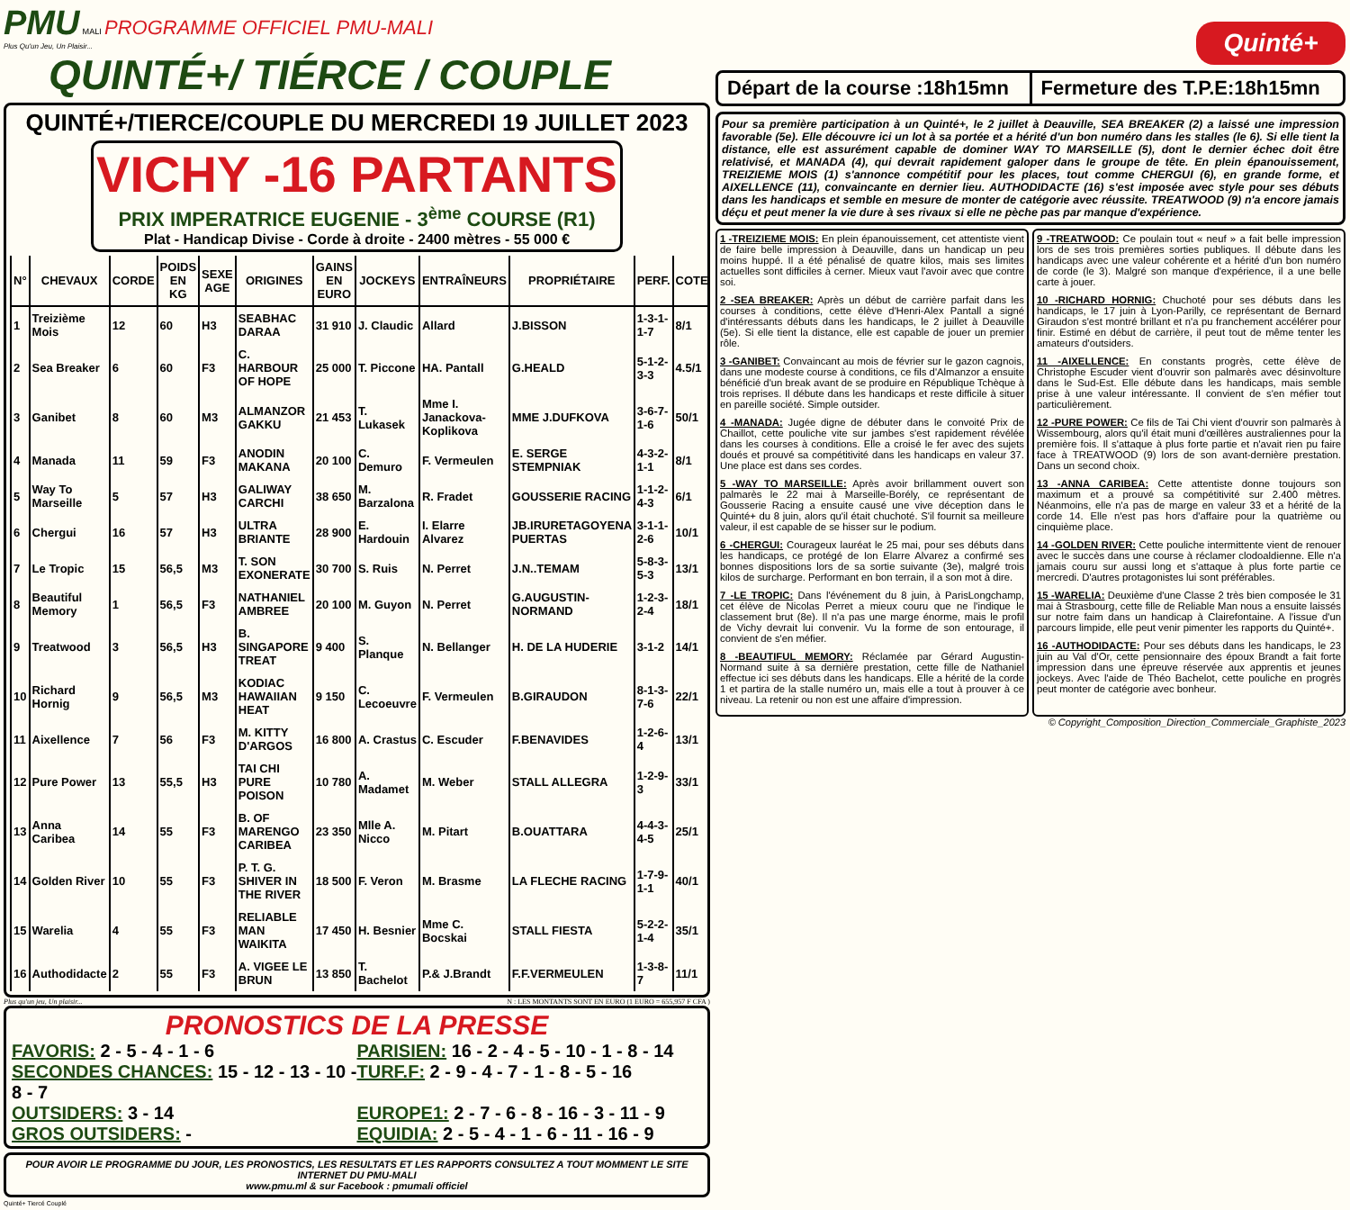PMU MALI PROGRAMME OFFICIEL PMU-MALI
Plus Qu'un Jeu, Un Plaisir...
QUINTÉ+/ TIÉRCE / COUPLE
QUINTÉ+/TIERCE/COUPLE DU MERCREDI 19 JUILLET 2023
VICHY -16 PARTANTS
PRIX IMPERATRICE EUGENIE - 3<sup>ème</sup> COURSE (R1)
Plat - Handicap Divise - Corde à droite - 2400 mètres - 55 000 €
| N° | CHEVAUX | CORDE | POIDS EN KG | SEXE AGE | ORIGINES | GAINS EN EURO | JOCKEYS | ENTRAÎNEURS | PROPRIÉTAIRE | PERF. | COTE |
| --- | --- | --- | --- | --- | --- | --- | --- | --- | --- | --- | --- |
| 1 | Treizième Mois | 12 | 60 | H3 | SEABHAC DARAA | 31 910 | J. Claudic | Allard | J.BISSON | 1-3-1-1-7 | 8/1 |
| 2 | Sea Breaker | 6 | 60 | F3 | C. HARBOUR OF HOPE | 25 000 | T. Piccone | HA. Pantall | G.HEALD | 5-1-2-3-3 | 4.5/1 |
| 3 | Ganibet | 8 | 60 | M3 | ALMANZOR GAKKU | 21 453 | T. Lukasek | Mme I. Janackova-Koplikova | MME J.DUFKOVA | 3-6-7-1-6 | 50/1 |
| 4 | Manada | 11 | 59 | F3 | ANODIN MAKANA | 20 100 | C. Demuro | F. Vermeulen | E. SERGE STEMPNIAK | 4-3-2-1-1 | 8/1 |
| 5 | Way To Marseille | 5 | 57 | H3 | GALIWAY CARCHI | 38 650 | M. Barzalona | R. Fradet | GOUSSERIE RACING | 1-1-2-4-3 | 6/1 |
| 6 | Chergui | 16 | 57 | H3 | ULTRA BRIANTE | 28 900 | E. Hardouin | I. Elarre Alvarez | JB.IRURETAGOYENA PUERTAS | 3-1-1-2-6 | 10/1 |
| 7 | Le Tropic | 15 | 56,5 | M3 | T. SON EXONERATE | 30 700 | S. Ruis | N. Perret | J.N..TEMAM | 5-8-3-5-3 | 13/1 |
| 8 | Beautiful Memory | 1 | 56,5 | F3 | NATHANIEL AMBREE | 20 100 | M. Guyon | N. Perret | G.AUGUSTIN-NORMAND | 1-2-3-2-4 | 18/1 |
| 9 | Treatwood | 3 | 56,5 | H3 | B. SINGAPORE TREAT | 9 400 | S. Planque | N. Bellanger | H. DE LA HUDERIE | 3-1-2 | 14/1 |
| 10 | Richard Hornig | 9 | 56,5 | M3 | KODIAC HAWAIIAN HEAT | 9 150 | C. Lecoeuvre | F. Vermeulen | B.GIRAUDON | 8-1-3-7-6 | 22/1 |
| 11 | Aixellence | 7 | 56 | F3 | M. KITTY D'ARGOS | 16 800 | A. Crastus | C. Escuder | F.BENAVIDES | 1-2-6-4 | 13/1 |
| 12 | Pure Power | 13 | 55,5 | H3 | TAI CHI PURE POISON | 10 780 | A. Madamet | M. Weber | STALL ALLEGRA | 1-2-9-3 | 33/1 |
| 13 | Anna Caribea | 14 | 55 | F3 | B. OF MARENGO CARIBEA | 23 350 | Mlle A. Nicco | M. Pitart | B.OUATTARA | 4-4-3-4-5 | 25/1 |
| 14 | Golden River | 10 | 55 | F3 | P. T. G. SHIVER IN THE RIVER | 18 500 | F. Veron | M. Brasme | LA FLECHE RACING | 1-7-9-1-1 | 40/1 |
| 15 | Warelia | 4 | 55 | F3 | RELIABLE MAN WAIKITA | 17 450 | H. Besnier | Mme C. Bocskai | STALL FIESTA | 5-2-2-1-4 | 35/1 |
| 16 | Authodidacte | 2 | 55 | F3 | A. VIGEE LE BRUN | 13 850 | T. Bachelot | P.& J.Brandt | F.F.VERMEULEN | 1-3-8-7 | 11/1 |
Plus qu'un jeu, Un plaisir... N : LES MONTANTS SONT EN EURO (1 EURO = 655,957 F CFA )
PRONOSTICS DE LA PRESSE
FAVORIS: 2 - 5 - 4 - 1 - 6 PARISIEN: 16 - 2 - 4 - 5 - 10 - 1 - 8 - 14
SECONDES CHANCES: 15 - 12 - 13 - 10 - 8 - 7
TURF.F: 2 - 9 - 4 - 7 - 1 - 8 - 5 - 16
OUTSIDERS: 3 - 14 EUROPE1: 2 - 7 - 6 - 8 - 16 - 3 - 11 - 9
GROS OUTSIDERS: - EQUIDIA: 2 - 5 - 4 - 1 - 6 - 11 - 16 - 9
POUR AVOIR LE PROGRAMME DU JOUR, LES PRONOSTICS, LES RESULTATS ET LES RAPPORTS CONSULTEZ A TOUT MOMMENT LE SITE INTERNET DU PMU-MALI
www.pmu.ml & sur Facebook : pmumali officiel
Quinté+ Tiercé Couplé
Quinté+
Départ de la course :18h15mn Fermeture des T.P.E:18h15mn
Pour sa première participation à un Quinté+, le 2 juillet à Deauville, SEA BREAKER (2) a laissé une impression favorable (5e). Elle découvre ici un lot à sa portée et a hérité d'un bon numéro dans les stalles (le 6). Si elle tient la distance, elle est assurément capable de dominer WAY TO MARSEILLE (5), dont le dernier échec doit être relativisé, et MANADA (4), qui devrait rapidement galoper dans le groupe de tête. En plein épanouissement, TREIZIEME MOIS (1) s'annonce compétitif pour les places, tout comme CHERGUI (6), en grande forme, et AIXELLENCE (11), convaincante en dernier lieu. AUTHODIDACTE (16) s'est imposée avec style pour ses débuts dans les handicaps et semble en mesure de monter de catégorie avec réussite. TREATWOOD (9) n'a encore jamais déçu et peut mener la vie dure à ses rivaux si elle ne pèche pas par manque d'expérience.
1 -TREIZIEME MOIS: En plein épanouissement, cet attentiste vient de faire belle impression à Deauville, dans un handicap un peu moins huppé. Il a été pénalisé de quatre kilos, mais ses limites actuelles sont difficiles à cerner. Mieux vaut l'avoir avec que contre soi.
2 -SEA BREAKER: Après un début de carrière parfait dans les courses à conditions, cette élève d'Henri-Alex Pantall a signé d'intéressants débuts dans les handicaps, le 2 juillet à Deauville (5e). Si elle tient la distance, elle est capable de jouer un premier rôle.
3 -GANIBET: Convaincant au mois de février sur le gazon cagnois, dans une modeste course à conditions, ce fils d'Almanzor a ensuite bénéficié d'un break avant de se produire en République Tchèque à trois reprises. Il débute dans les handicaps et reste difficile à situer en pareille société. Simple outsider.
4 -MANADA: Jugée digne de débuter dans le convoité Prix de Chaillot, cette pouliche vite sur jambes s'est rapidement révélée dans les courses à conditions. Elle a croisé le fer avec des sujets doués et prouvé sa compétitivité dans les handicaps en valeur 37. Une place est dans ses cordes.
5 -WAY TO MARSEILLE: Après avoir brillamment ouvert son palmarès le 22 mai à Marseille-Borély, ce représentant de Gousserie Racing a ensuite causé une vive déception dans le Quinté+ du 8 juin, alors qu'il était chuchoté. S'il fournit sa meilleure valeur, il est capable de se hisser sur le podium.
6 -CHERGUI: Courageux lauréat le 25 mai, pour ses débuts dans les handicaps, ce protégé de Ion Elarre Alvarez a confirmé ses bonnes dispositions lors de sa sortie suivante (3e), malgré trois kilos de surcharge. Performant en bon terrain, il a son mot à dire.
7 -LE TROPIC: Dans l'événement du 8 juin, à ParisLongchamp, cet élève de Nicolas Perret a mieux couru que ne l'indique le classement brut (8e). Il n'a pas une marge énorme, mais le profil de Vichy devrait lui convenir. Vu la forme de son entourage, il convient de s'en méfier.
8 -BEAUTIFUL MEMORY: Réclamée par Gérard Augustin-Normand suite à sa dernière prestation, cette fille de Nathaniel effectue ici ses débuts dans les handicaps. Elle a hérité de la corde 1 et partira de la stalle numéro un, mais elle a tout à prouver à ce niveau. La retenir ou non est une affaire d'impression.
9 -TREATWOOD: Ce poulain tout « neuf » a fait belle impression lors de ses trois premières sorties publiques. Il débute dans les handicaps avec une valeur cohérente et a hérité d'un bon numéro de corde (le 3). Malgré son manque d'expérience, il a une belle carte à jouer.
10 -RICHARD HORNIG: Chuchoté pour ses débuts dans les handicaps, le 17 juin à Lyon-Parilly, ce représentant de Bernard Giraudon s'est montré brillant et n'a pu franchement accélérer pour finir. Estimé en début de carrière, il peut tout de même tenter les amateurs d'outsiders.
11 -AIXELLENCE: En constants progrès, cette élève de Christophe Escuder vient d'ouvrir son palmarès avec désinvolture dans le Sud-Est. Elle débute dans les handicaps, mais semble prise à une valeur intéressante. Il convient de s'en méfier tout particulièrement.
12 -PURE POWER: Ce fils de Tai Chi vient d'ouvrir son palmarès à Wissembourg, alors qu'il était muni d'œillères australiennes pour la première fois. Il s'attaque à plus forte partie et n'avait rien pu faire face à TREATWOOD (9) lors de son avant-dernière prestation. Dans un second choix.
13 -ANNA CARIBEA: Cette attentiste donne toujours son maximum et a prouvé sa compétitivité sur 2.400 mètres. Néanmoins, elle n'a pas de marge en valeur 33 et a hérité de la corde 14. Elle n'est pas hors d'affaire pour la quatrième ou cinquième place.
14 -GOLDEN RIVER: Cette pouliche intermittente vient de renouer avec le succès dans une course à réclamer clodoaldienne. Elle n'a jamais couru sur aussi long et s'attaque à plus forte partie ce mercredi. D'autres protagonistes lui sont préférables.
15 -WARELIA: Deuxième d'une Classe 2 très bien composée le 31 mai à Strasbourg, cette fille de Reliable Man nous a ensuite laissés sur notre faim dans un handicap à Clairefontaine. A l'issue d'un parcours limpide, elle peut venir pimenter les rapports du Quinté+.
16 -AUTHODIDACTE: Pour ses débuts dans les handicaps, le 23 juin au Val d'Or, cette pensionnaire des époux Brandt a fait forte impression dans une épreuve réservée aux apprentis et jeunes jockeys. Avec l'aide de Théo Bachelot, cette pouliche en progrès peut monter de catégorie avec bonheur.
© Copyright_Composition_Direction_Commerciale_Graphiste_2023